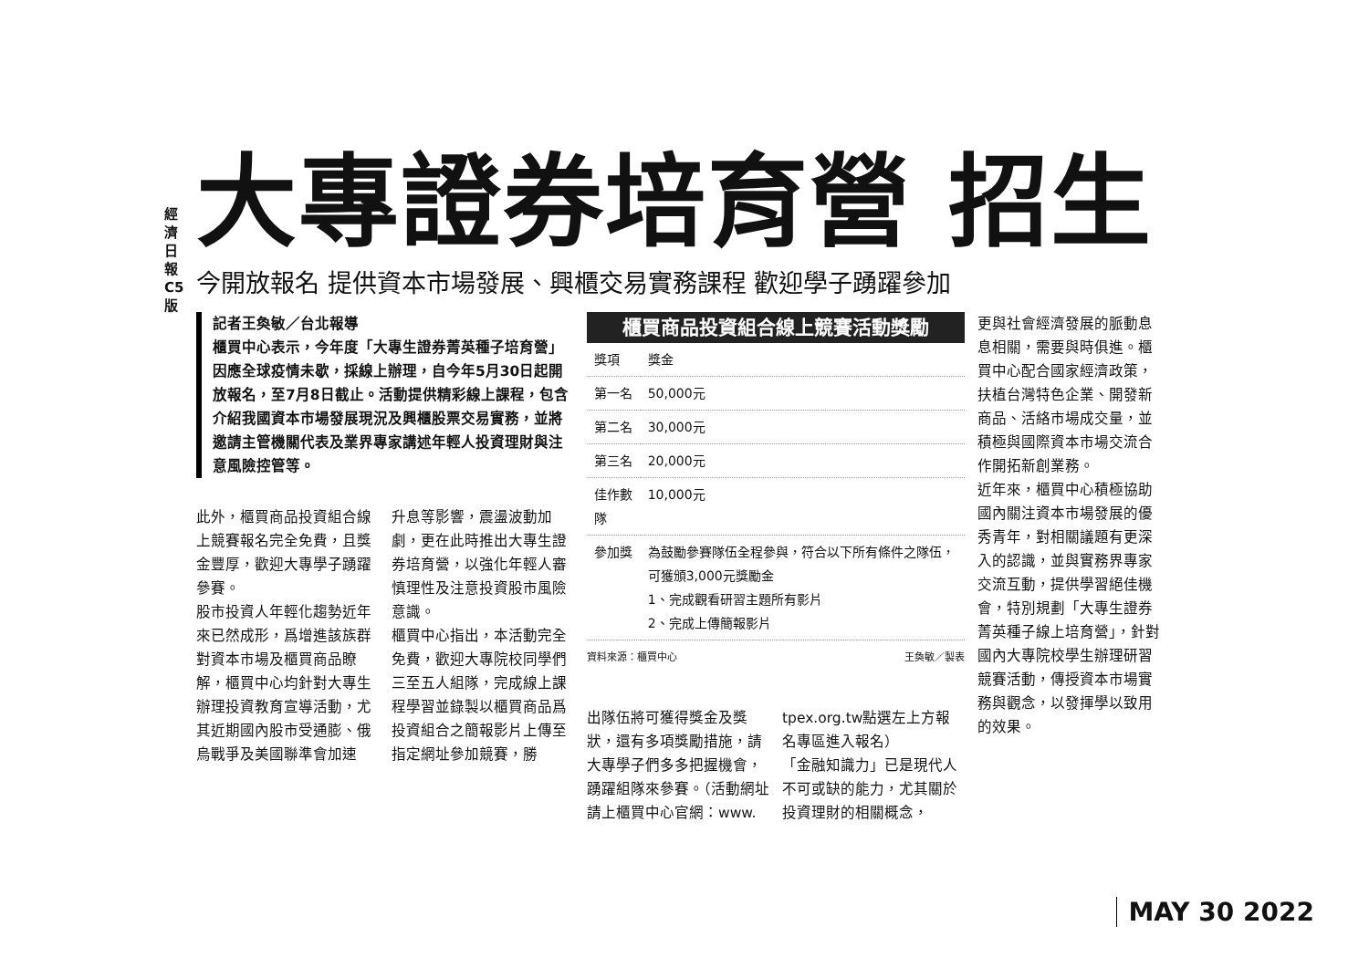經濟日報 C5 版
大專證券培育營 招生
今開放報名 提供資本市場發展、興櫃交易實務課程 歡迎學子踴躍參加
記者王奐敏／台北報導
櫃買中心表示，今年度「大專生證券菁英種子培育營」因應全球疫情未歇，採線上辦理，自今年5月30日起開放報名，至7月8日截止。活動提供精彩線上課程，包含介紹我國資本市場發展現況及興櫃股票交易實務，並將邀請主管機關代表及業界專家講述年輕人投資理財與注意風險控管等。
此外，櫃買商品投資組合線上競賽報名完全免費，且獎金豐厚，歡迎大專學子踴躍參賽。
股市投資人年輕化趨勢近年來已然成形，爲增進該族群對資本市場及櫃買商品瞭解，櫃買中心均針對大專生辦理投資教育宣導活動，尤其近期國內股市受通膨、俄烏戰爭及美國聯準會加速
升息等影響，震盪波動加劇，更在此時推出大專生證券培育營，以強化年輕人審慎理性及注意投資股市風險意識。
櫃買中心指出，本活動完全免費，歡迎大專院校同學們三至五人組隊，完成線上課程學習並錄製以櫃買商品爲投資組合之簡報影片上傳至指定網址參加競賽，勝
櫃買商品投資組合線上競賽活動獎勵
| 獎項 | 獎金 |
| 第一名 | 50,000元 |
| 第二名 | 30,000元 |
| 第三名 | 20,000元 |
| 佳作數隊 | 10,000元 |
| 參加獎 | 為鼓勵參賽隊伍全程參與，符合以下所有條件之隊伍，可獲頒3,000元獎勵金 1、完成觀看研習主題所有影片 2、完成上傳簡報影片 |
資料來源：櫃買中心 王奐敏／製表
出隊伍將可獲得獎金及獎狀，還有多項獎勵措施，請大專學子們多多把握機會，踴躍組隊來參賽。（活動網址請上櫃買中心官網：www.
tpex.org.tw點選左上方報名專區進入報名）
「金融知識力」已是現代人不可或缺的能力，尤其關於投資理財的相關概念，
更與社會經濟發展的脈動息息相關，需要與時俱進。櫃買中心配合國家經濟政策，扶植台灣特色企業、開發新商品、活絡市場成交量，並積極與國際資本市場交流合作開拓新創業務。
近年來，櫃買中心積極協助國內關注資本市場發展的優秀青年，對相關議題有更深入的認識，並與實務界專家交流互動，提供學習絕佳機會，特別規劃「大專生證券菁英種子線上培育營」，針對國內大專院校學生辦理研習競賽活動，傳授資本市場實務與觀念，以發揮學以致用的效果。
MAY 30 2022